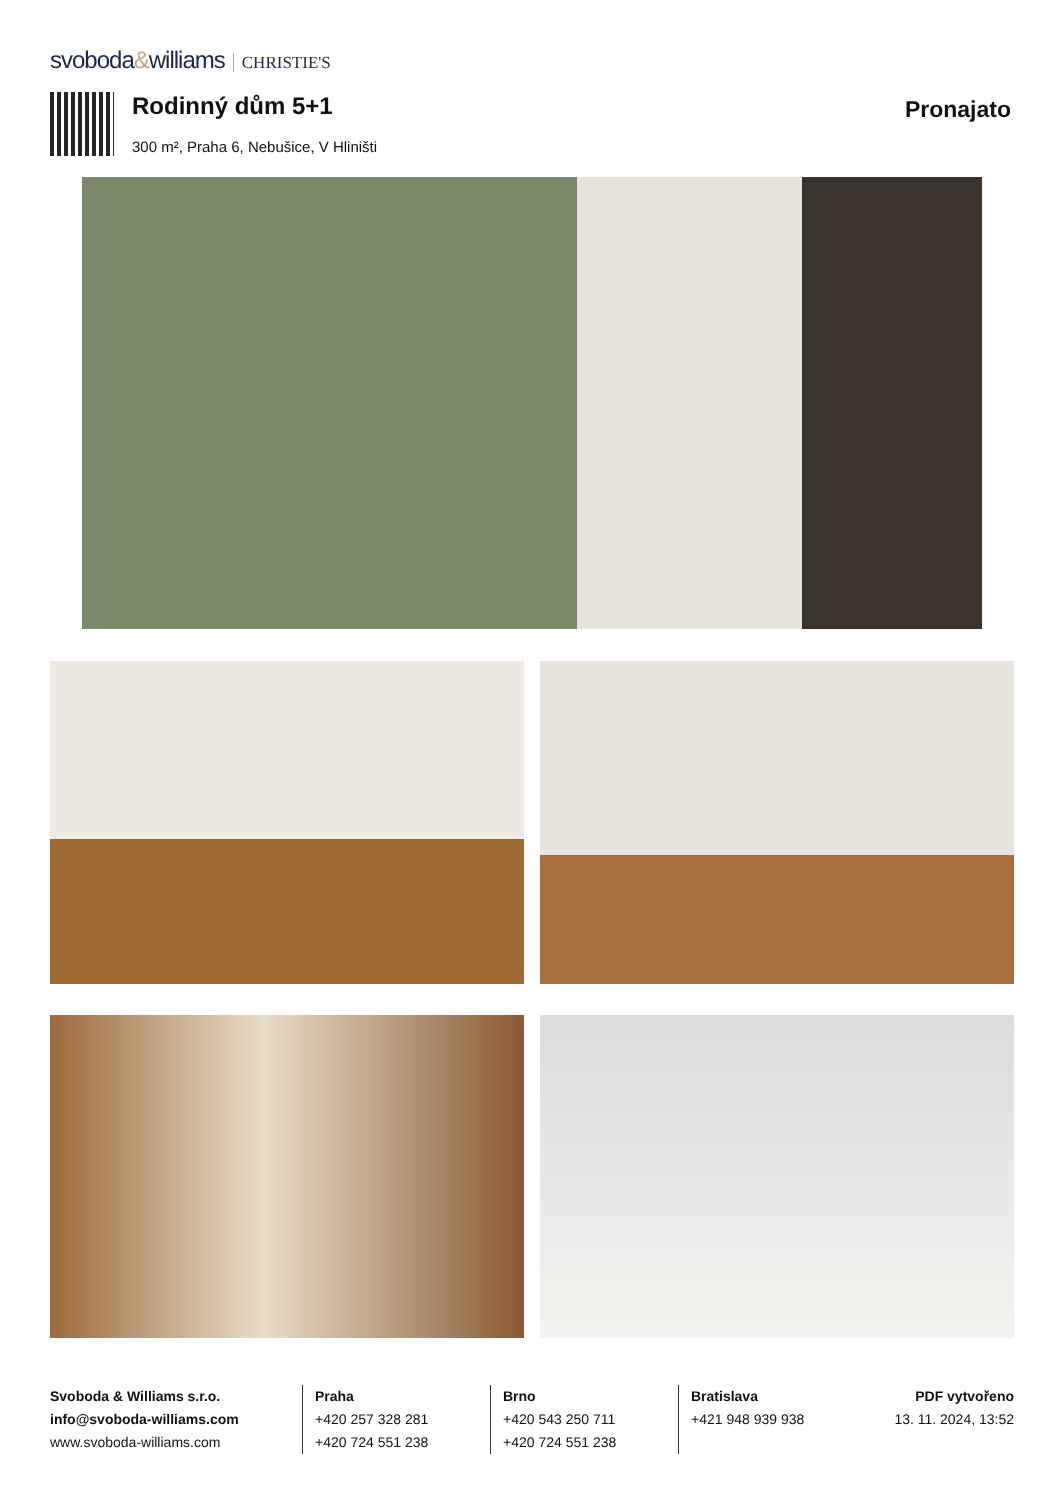svoboda&williams CHRISTIE'S
Rodinný dům 5+1
Pronajato
300 m², Praha 6, Nebušice, V Hliništi
Svoboda & Williams s.r.o.
info@svoboda-williams.com
www.svoboda-williams.com
Praha
+420 257 328 281
+420 724 551 238
Brno
+420 543 250 711
+420 724 551 238
Bratislava
+421 948 939 938
PDF vytvořeno
13. 11. 2024, 13:52